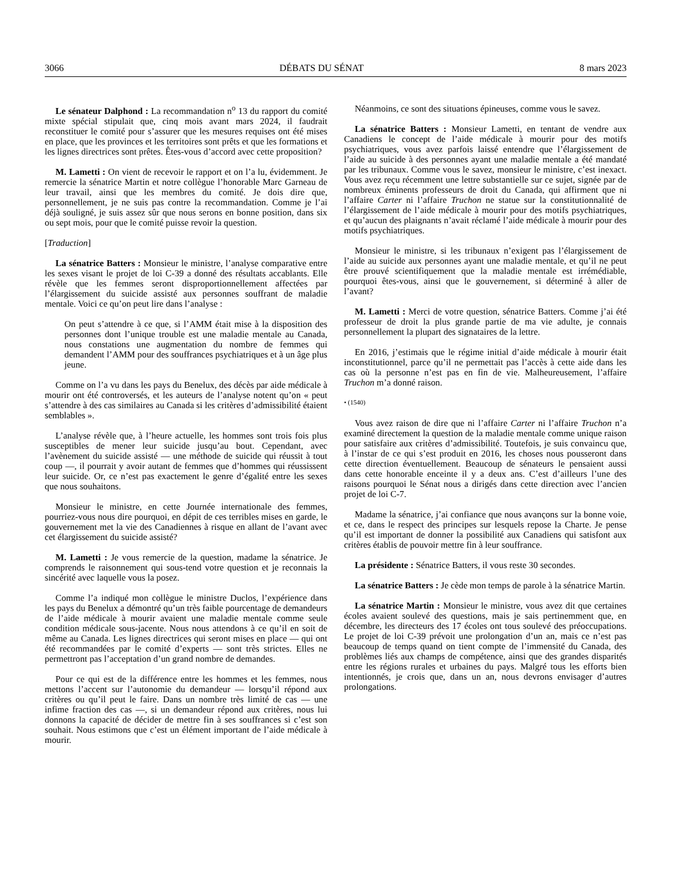3066 DÉBATS DU SÉNAT 8 mars 2023
Le sénateur Dalphond : La recommandation n<sup>o</sup> 13 du rapport du comité mixte spécial stipulait que, cinq mois avant mars 2024, il faudrait reconstituer le comité pour s’assurer que les mesures requises ont été mises en place, que les provinces et les territoires sont prêts et que les formations et les lignes directrices sont prêtes. Êtes-vous d’accord avec cette proposition?
M. Lametti : On vient de recevoir le rapport et on l’a lu, évidemment. Je remercie la sénatrice Martin et notre collègue l’honorable Marc Garneau de leur travail, ainsi que les membres du comité. Je dois dire que, personnellement, je ne suis pas contre la recommandation. Comme je l’ai déjà souligné, je suis assez sûr que nous serons en bonne position, dans six ou sept mois, pour que le comité puisse revoir la question.
[Traduction]
La sénatrice Batters : Monsieur le ministre, l’analyse comparative entre les sexes visant le projet de loi C-39 a donné des résultats accablants. Elle révèle que les femmes seront disproportionnellement affectées par l’élargissement du suicide assisté aux personnes souffrant de maladie mentale. Voici ce qu’on peut lire dans l’analyse :
On peut s’attendre à ce que, si l’AMM était mise à la disposition des personnes dont l’unique trouble est une maladie mentale au Canada, nous constations une augmentation du nombre de femmes qui demandent l’AMM pour des souffrances psychiatriques et à un âge plus jeune.
Comme on l’a vu dans les pays du Benelux, des décès par aide médicale à mourir ont été controversés, et les auteurs de l’analyse notent qu’on « peut s’attendre à des cas similaires au Canada si les critères d’admissibilité étaient semblables ».
L’analyse révèle que, à l’heure actuelle, les hommes sont trois fois plus susceptibles de mener leur suicide jusqu’au bout. Cependant, avec l’avènement du suicide assisté — une méthode de suicide qui réussit à tout coup —, il pourrait y avoir autant de femmes que d’hommes qui réussissent leur suicide. Or, ce n’est pas exactement le genre d’égalité entre les sexes que nous souhaitons.
Monsieur le ministre, en cette Journée internationale des femmes, pourriez-vous nous dire pourquoi, en dépit de ces terribles mises en garde, le gouvernement met la vie des Canadiennes à risque en allant de l’avant avec cet élargissement du suicide assisté?
M. Lametti : Je vous remercie de la question, madame la sénatrice. Je comprends le raisonnement qui sous-tend votre question et je reconnais la sincérité avec laquelle vous la posez.
Comme l’a indiqué mon collègue le ministre Duclos, l’expérience dans les pays du Benelux a démontré qu’un très faible pourcentage de demandeurs de l’aide médicale à mourir avaient une maladie mentale comme seule condition médicale sous-jacente. Nous nous attendons à ce qu’il en soit de même au Canada. Les lignes directrices qui seront mises en place — qui ont été recommandées par le comité d’experts — sont très strictes. Elles ne permettront pas l’acceptation d’un grand nombre de demandes.
Pour ce qui est de la différence entre les hommes et les femmes, nous mettons l’accent sur l’autonomie du demandeur — lorsqu’il répond aux critères ou qu’il peut le faire. Dans un nombre très limité de cas — une infime fraction des cas —, si un demandeur répond aux critères, nous lui donnons la capacité de décider de mettre fin à ses souffrances si c’est son souhait. Nous estimons que c’est un élément important de l’aide médicale à mourir.
Néanmoins, ce sont des situations épineuses, comme vous le savez.
La sénatrice Batters : Monsieur Lametti, en tentant de vendre aux Canadiens le concept de l’aide médicale à mourir pour des motifs psychiatriques, vous avez parfois laissé entendre que l’élargissement de l’aide au suicide à des personnes ayant une maladie mentale a été mandaté par les tribunaux. Comme vous le savez, monsieur le ministre, c’est inexact. Vous avez reçu récemment une lettre substantielle sur ce sujet, signée par de nombreux éminents professeurs de droit du Canada, qui affirment que ni l’affaire Carter ni l’affaire Truchon ne statue sur la constitutionnalité de l’élargissement de l’aide médicale à mourir pour des motifs psychiatriques, et qu’aucun des plaignants n’avait réclamé l’aide médicale à mourir pour des motifs psychiatriques.
Monsieur le ministre, si les tribunaux n’exigent pas l’élargissement de l’aide au suicide aux personnes ayant une maladie mentale, et qu’il ne peut être prouvé scientifiquement que la maladie mentale est irrémédiable, pourquoi êtes-vous, ainsi que le gouvernement, si déterminé à aller de l’avant?
M. Lametti : Merci de votre question, sénatrice Batters. Comme j’ai été professeur de droit la plus grande partie de ma vie adulte, je connais personnellement la plupart des signataires de la lettre.
En 2016, j’estimais que le régime initial d’aide médicale à mourir était inconstitutionnel, parce qu’il ne permettait pas l’accès à cette aide dans les cas où la personne n’est pas en fin de vie. Malheureusement, l’affaire Truchon m’a donné raison.
• (1540)
Vous avez raison de dire que ni l’affaire Carter ni l’affaire Truchon n’a examiné directement la question de la maladie mentale comme unique raison pour satisfaire aux critères d’admissibilité. Toutefois, je suis convaincu que, à l’instar de ce qui s’est produit en 2016, les choses nous pousseront dans cette direction éventuellement. Beaucoup de sénateurs le pensaient aussi dans cette honorable enceinte il y a deux ans. C’est d’ailleurs l’une des raisons pourquoi le Sénat nous a dirigés dans cette direction avec l’ancien projet de loi C-7.
Madame la sénatrice, j’ai confiance que nous avançons sur la bonne voie, et ce, dans le respect des principes sur lesquels repose la Charte. Je pense qu’il est important de donner la possibilité aux Canadiens qui satisfont aux critères établis de pouvoir mettre fin à leur souffrance.
La présidente : Sénatrice Batters, il vous reste 30 secondes.
La sénatrice Batters : Je cède mon temps de parole à la sénatrice Martin.
La sénatrice Martin : Monsieur le ministre, vous avez dit que certaines écoles avaient soulevé des questions, mais je sais pertinemment que, en décembre, les directeurs des 17 écoles ont tous soulevé des préoccupations. Le projet de loi C-39 prévoit une prolongation d’un an, mais ce n’est pas beaucoup de temps quand on tient compte de l’immensité du Canada, des problèmes liés aux champs de compétence, ainsi que des grandes disparités entre les régions rurales et urbaines du pays. Malgré tous les efforts bien intentionnés, je crois que, dans un an, nous devrons envisager d’autres prolongations.